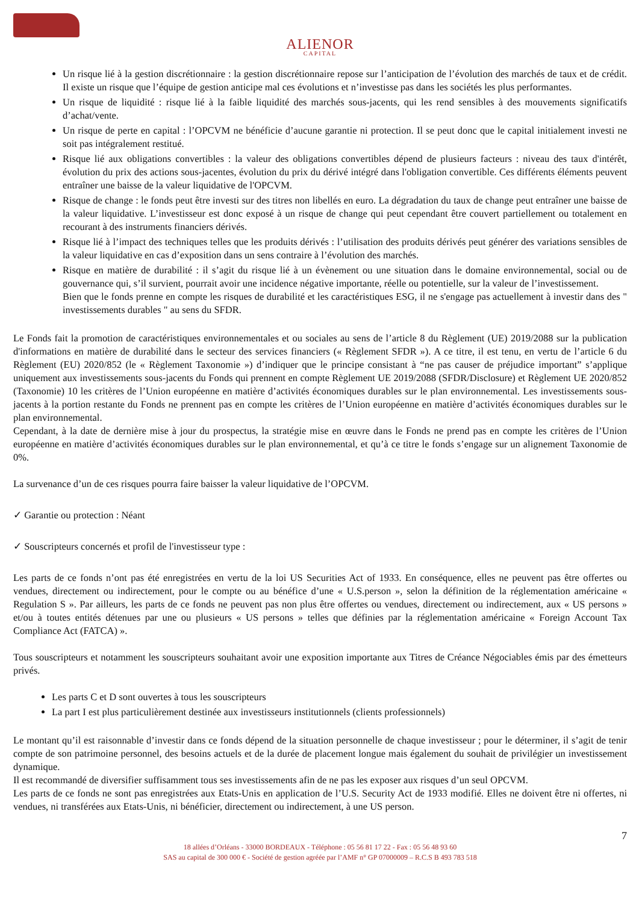ALIENOR
CAPITAL
Un risque lié à la gestion discrétionnaire : la gestion discrétionnaire repose sur l’anticipation de l’évolution des marchés de taux et de crédit. Il existe un risque que l’équipe de gestion anticipe mal ces évolutions et n’investisse pas dans les sociétés les plus performantes.
Un risque de liquidité : risque lié à la faible liquidité des marchés sous-jacents, qui les rend sensibles à des mouvements significatifs d’achat/vente.
Un risque de perte en capital : l’OPCVM ne bénéficie d’aucune garantie ni protection. Il se peut donc que le capital initialement investi ne soit pas intégralement restitué.
Risque lié aux obligations convertibles : la valeur des obligations convertibles dépend de plusieurs facteurs : niveau des taux d'intérêt, évolution du prix des actions sous-jacentes, évolution du prix du dérivé intégré dans l'obligation convertible. Ces différents éléments peuvent entraîner une baisse de la valeur liquidative de l'OPCVM.
Risque de change : le fonds peut être investi sur des titres non libellés en euro. La dégradation du taux de change peut entraîner une baisse de la valeur liquidative. L’investisseur est donc exposé à un risque de change qui peut cependant être couvert partiellement ou totalement en recourant à des instruments financiers dérivés.
Risque lié à l’impact des techniques telles que les produits dérivés : l’utilisation des produits dérivés peut générer des variations sensibles de la valeur liquidative en cas d’exposition dans un sens contraire à l’évolution des marchés.
Risque en matière de durabilité : il s’agit du risque lié à un évènement ou une situation dans le domaine environnemental, social ou de gouvernance qui, s’il survient, pourrait avoir une incidence négative importante, réelle ou potentielle, sur la valeur de l’investissement.
Bien que le fonds prenne en compte les risques de durabilité et les caractéristiques ESG, il ne s'engage pas actuellement à investir dans des " investissements durables " au sens du SFDR.
Le Fonds fait la promotion de caractéristiques environnementales et ou sociales au sens de l’article 8 du Règlement (UE) 2019/2088 sur la publication d'informations en matière de durabilité dans le secteur des services financiers (« Règlement SFDR »). A ce titre, il est tenu, en vertu de l’article 6 du Règlement (EU) 2020/852 (le « Règlement Taxonomie ») d’indiquer que le principe consistant à “ne pas causer de préjudice important” s’applique uniquement aux investissements sous-jacents du Fonds qui prennent en compte Règlement UE 2019/2088 (SFDR/Disclosure) et Règlement UE 2020/852 (Taxonomie) 10 les critères de l’Union européenne en matière d’activités économiques durables sur le plan environnemental. Les investissements sous-jacents à la portion restante du Fonds ne prennent pas en compte les critères de l’Union européenne en matière d’activités économiques durables sur le plan environnemental.
Cependant, à la date de dernière mise à jour du prospectus, la stratégie mise en œuvre dans le Fonds ne prend pas en compte les critères de l’Union européenne en matière d’activités économiques durables sur le plan environnemental, et qu’à ce titre le fonds s’engage sur un alignement Taxonomie de 0%.
La survenance d’un de ces risques pourra faire baisser la valeur liquidative de l’OPCVM.
✓ Garantie ou protection : Néant
✓ Souscripteurs concernés et profil de l'investisseur type :
Les parts de ce fonds n’ont pas été enregistrées en vertu de la loi US Securities Act of 1933. En conséquence, elles ne peuvent pas être offertes ou vendues, directement ou indirectement, pour le compte ou au bénéfice d’une « U.S.person », selon la définition de la réglementation américaine « Regulation S ». Par ailleurs, les parts de ce fonds ne peuvent pas non plus être offertes ou vendues, directement ou indirectement, aux « US persons » et/ou à toutes entités détenues par une ou plusieurs « US persons » telles que définies par la réglementation américaine « Foreign Account Tax Compliance Act (FATCA) ».
Tous souscripteurs et notamment les souscripteurs souhaitant avoir une exposition importante aux Titres de Créance Négociables émis par des émetteurs privés.
Les parts C et D sont ouvertes à tous les souscripteurs
La part I est plus particulièrement destinée aux investisseurs institutionnels (clients professionnels)
Le montant qu’il est raisonnable d’investir dans ce fonds dépend de la situation personnelle de chaque investisseur ; pour le déterminer, il s’agit de tenir compte de son patrimoine personnel, des besoins actuels et de la durée de placement longue mais également du souhait de privilégier un investissement dynamique.
Il est recommandé de diversifier suffisamment tous ses investissements afin de ne pas les exposer aux risques d’un seul OPCVM.
Les parts de ce fonds ne sont pas enregistrées aux Etats-Unis en application de l’U.S. Security Act de 1933 modifié. Elles ne doivent être ni offertes, ni vendues, ni transférées aux Etats-Unis, ni bénéficier, directement ou indirectement, à une US person.
7
18 allées d’Orléans - 33000 BORDEAUX - Téléphone : 05 56 81 17 22 - Fax : 05 56 48 93 60
SAS au capital de 300 000 € - Société de gestion agréée par l’AMF n° GP 07000009 – R.C.S B 493 783 518